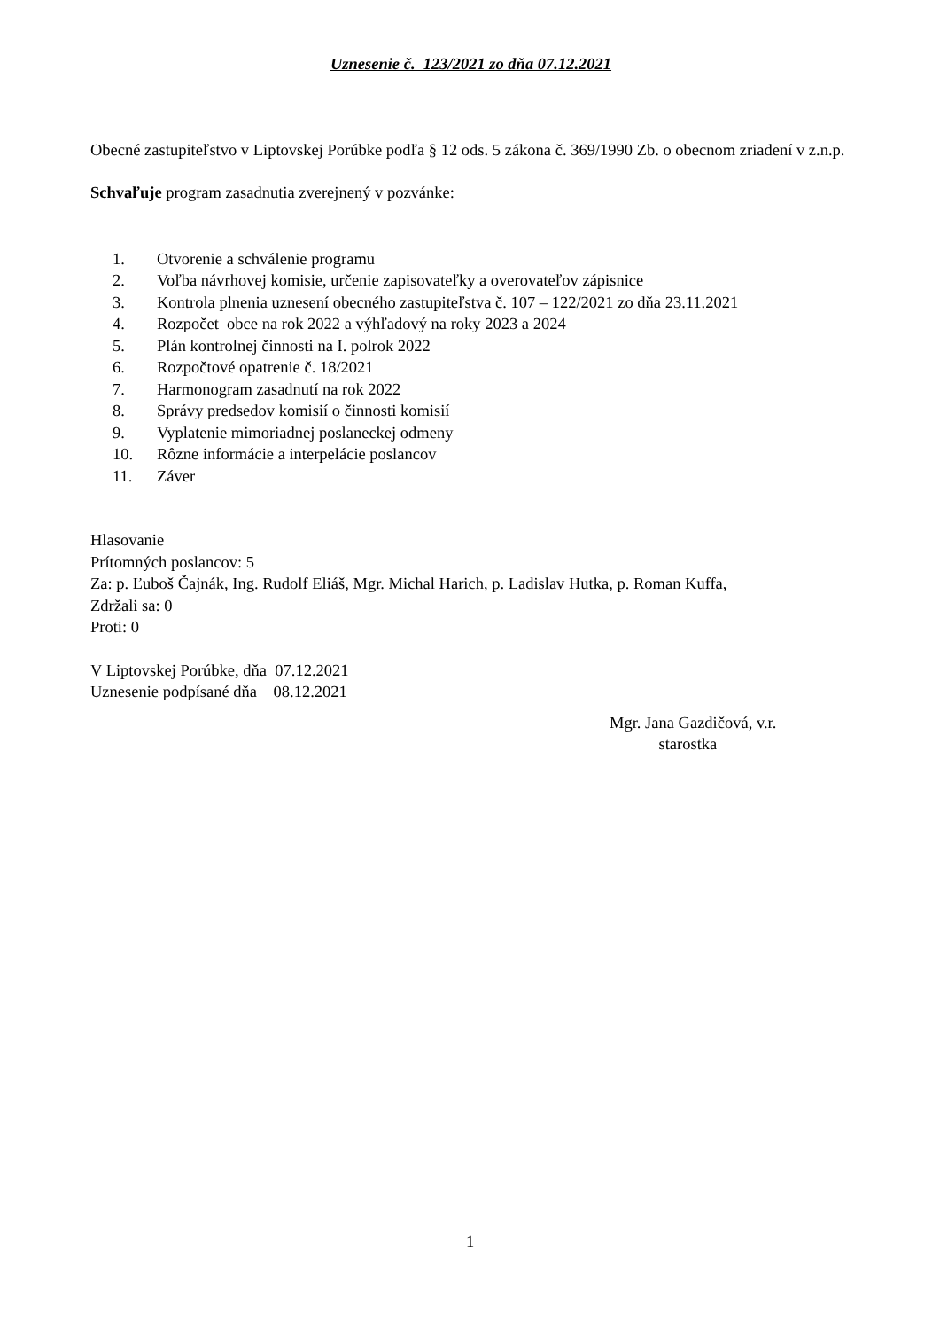Uznesenie č. 123/2021 zo dňa 07.12.2021
Obecné zastupiteľstvo v Liptovskej Porúbke podľa § 12 ods. 5 zákona č. 369/1990 Zb. o obecnom zriadení v z.n.p.
Schvaľuje program zasadnutia zverejnený v pozvánke:
1. Otvorenie a schválenie programu
2. Voľba návrhovej komisie, určenie zapisovateľky a overovateľov zápisnice
3. Kontrola plnenia uznesení obecného zastupiteľstva č. 107 – 122/2021 zo dňa 23.11.2021
4. Rozpočet obce na rok 2022 a výhľadový na roky 2023 a 2024
5. Plán kontrolnej činnosti na I. polrok 2022
6. Rozpočtové opatrenie č. 18/2021
7. Harmonogram zasadnutí na rok 2022
8. Správy predsedov komisií o činnosti komisií
9. Vyplatenie mimoriadnej poslaneckej odmeny
10. Rôzne informácie a interpelácie poslancov
11. Záver
Hlasovanie
Prítomných poslancov: 5
Za: p. Ľuboš Čajnák, Ing. Rudolf Eliáš, Mgr. Michal Harich, p. Ladislav Hutka, p. Roman Kuffa,
Zdržali sa: 0
Proti: 0
V Liptovskej Porúbke, dňa 07.12.2021
Uznesenie podpísané dňa 08.12.2021
Mgr. Jana Gazdičová, v.r.
starostka
1